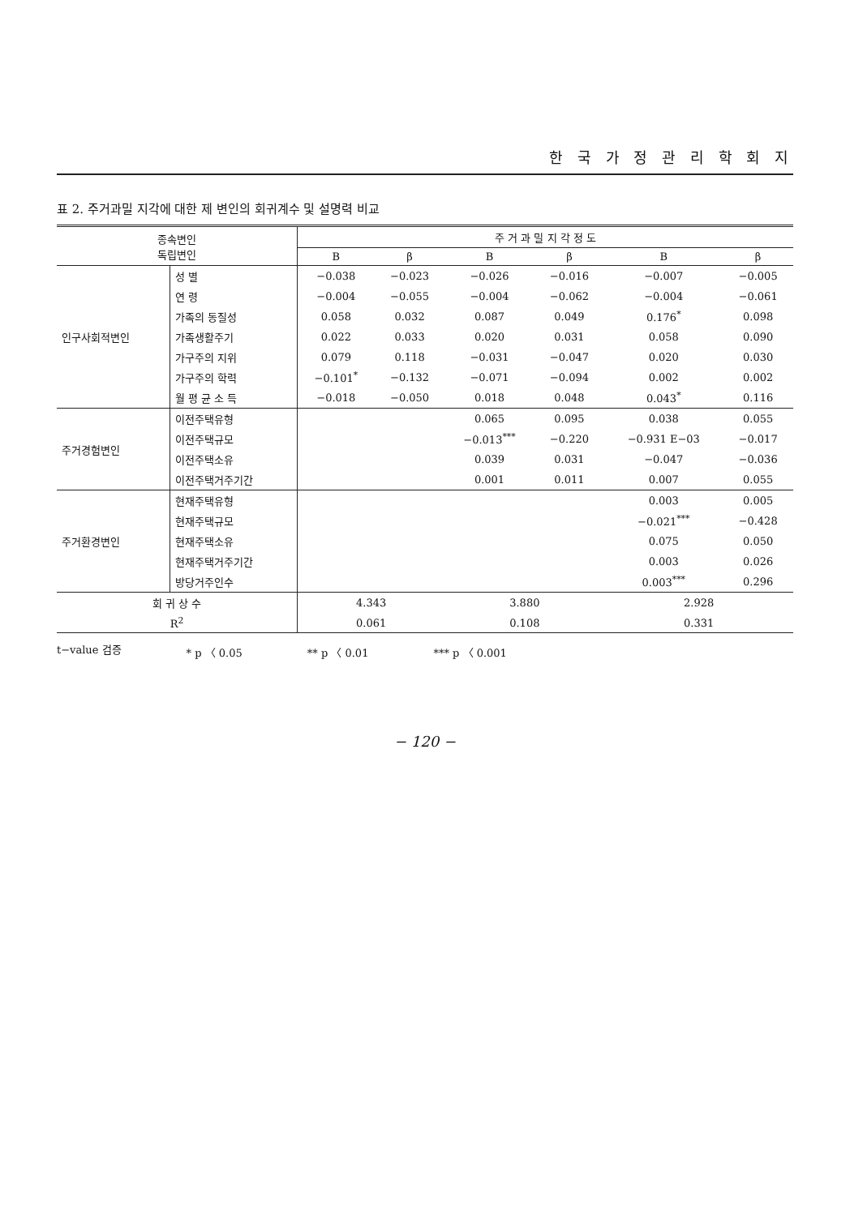한 국 가 정 관 리 학 회 지
표 2. 주거과밀 지각에 대한 제 변인의 회귀계수 및 설명력 비교
| 종속변인 독립변인 | | 주 거 과 밀 지 각 정 도 | | | | | |
| --- | --- | --- | --- | --- | --- | --- | --- |
| | | B | β | B | β | B | β |
| 인구사회적변인 | 성 별 | −0.038 | −0.023 | −0.026 | −0.016 | −0.007 | −0.005 |
| | 연 령 | −0.004 | −0.055 | −0.004 | −0.062 | −0.004 | −0.061 |
| | 가족의 동질성 | 0.058 | 0.032 | 0.087 | 0.049 | 0.176<sup>*</sup> | 0.098 |
| | 가족생활주기 | 0.022 | 0.033 | 0.020 | 0.031 | 0.058 | 0.090 |
| | 가구주의 지위 | 0.079 | 0.118 | −0.031 | −0.047 | 0.020 | 0.030 |
| | 가구주의 학력 | −0.101<sup>*</sup> | −0.132 | −0.071 | −0.094 | 0.002 | 0.002 |
| | 월 평 균 소 득 | −0.018 | −0.050 | 0.018 | 0.048 | 0.043<sup>*</sup> | 0.116 |
| 주거경험변인 | 이전주택유형 | | | 0.065 | 0.095 | 0.038 | 0.055 |
| | 이전주택규모 | | | −0.013<sup>***</sup> | −0.220 | −0.931 E−03 | −0.017 |
| | 이전주택소유 | | | 0.039 | 0.031 | −0.047 | −0.036 |
| | 이전주택거주기간 | | | 0.001 | 0.011 | 0.007 | 0.055 |
| 주거환경변인 | 현재주택유형 | | | | | 0.003 | 0.005 |
| | 현재주택규모 | | | | | −0.021<sup>***</sup> | −0.428 |
| | 현재주택소유 | | | | | 0.075 | 0.050 |
| | 현재주택거주기간 | | | | | 0.003 | 0.026 |
| | 방당거주인수 | | | | | 0.003<sup>***</sup> | 0.296 |
| 회 귀 상 수 | | 4.343 | | 3.880 | | 2.928 | |
| R<sup>2</sup> | | 0.061 | | 0.108 | | 0.331 | |
t−value 검증 * p 〈 0.05 ** p 〈 0.01 *** p 〈 0.001
− 120 −